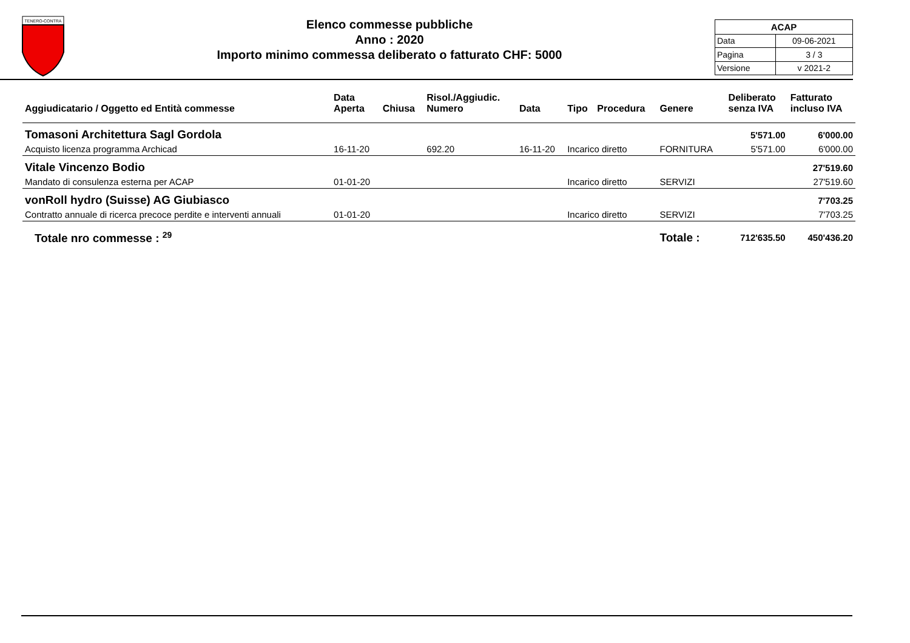TENERO-CONTRA
Elenco commesse pubbliche
Anno : 2020
Importo minimo commessa deliberato o fatturato CHF: 5000
| ACAP | |
| Data | 09-06-2021 |
| Pagina | 3 / 3 |
| Versione | v 2021-2 |
| Aggiudicatario / Oggetto ed Entità commesse | Data Aperta | Chiusa | Risol./Aggiudic. Numero | Data | Tipo | Procedura | Genere | Deliberato senza IVA | Fatturato incluso IVA |
| --- | --- | --- | --- | --- | --- | --- | --- | --- | --- |
| Tomasoni Architettura Sagl Gordola | | | | | | | | 5'571.00 | 6'000.00 |
| Acquisto licenza programma Archicad | 16-11-20 | | 692.20 | 16-11-20 | Incarico diretto | | FORNITURA | 5'571.00 | 6'000.00 |
| Vitale Vincenzo Bodio | | | | | | | | | 27'519.60 |
| Mandato di consulenza esterna per ACAP | 01-01-20 | | | | Incarico diretto | | SERVIZI | | 27'519.60 |
| vonRoll hydro (Suisse) AG Giubiasco | | | | | | | | | 7'703.25 |
| Contratto annuale di ricerca precoce perdite e interventi annuali | 01-01-20 | | | | Incarico diretto | | SERVIZI | | 7'703.25 |
| Totale nro commesse : <sup>29</sup> | | | | | | | Totale : | 712'635.50 | 450'436.20 |